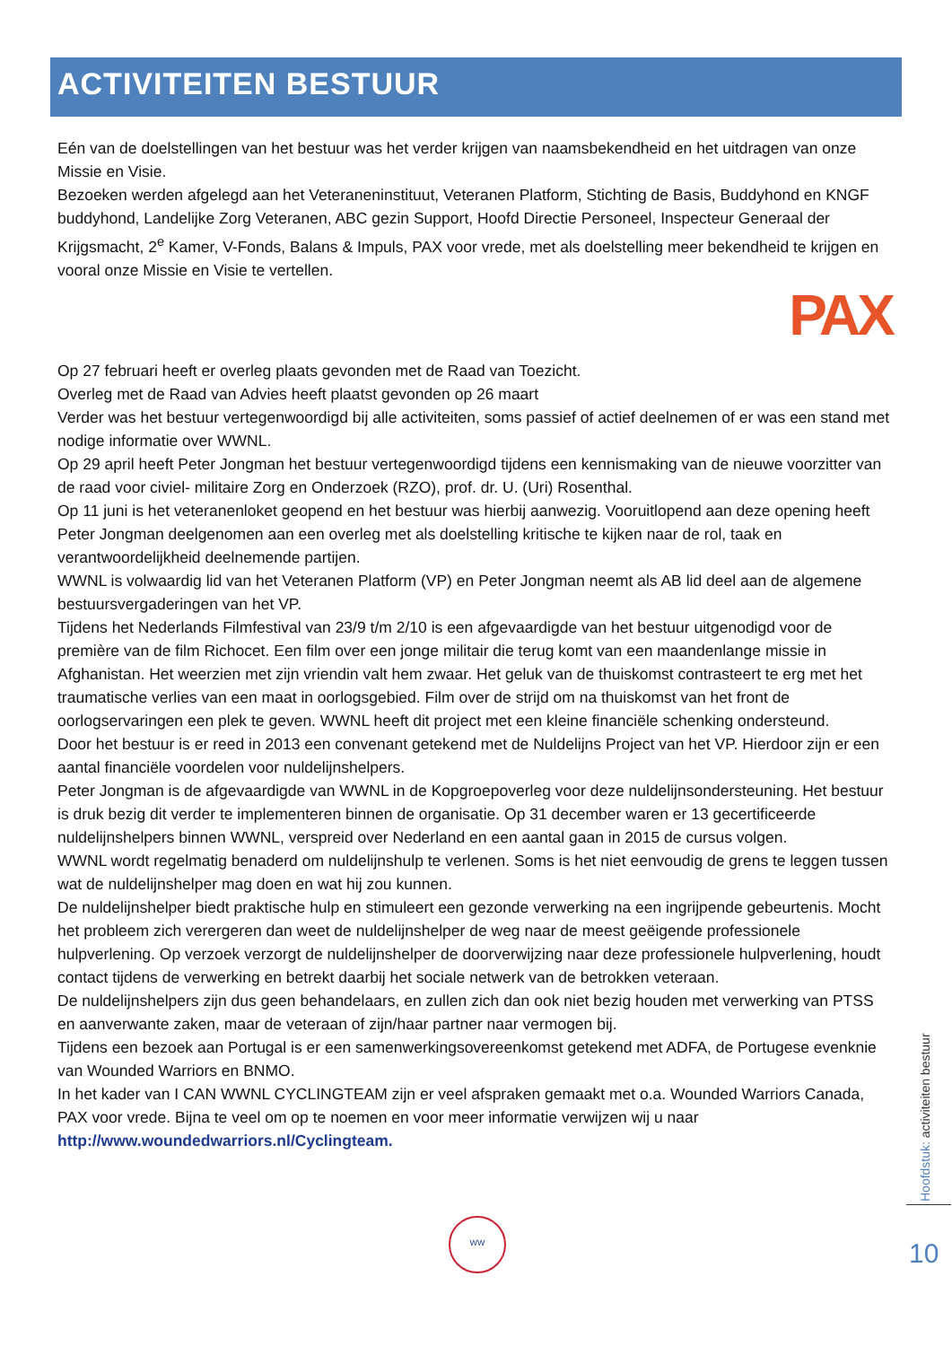ACTIVITEITEN BESTUUR
Eén van de doelstellingen van het bestuur was het verder krijgen van naamsbekendheid en het uitdragen van onze Missie en Visie.
Bezoeken werden afgelegd aan het Veteraneninstituut, Veteranen Platform, Stichting de Basis, Buddyhond en KNGF buddyhond, Landelijke Zorg Veteranen, ABC gezin Support, Hoofd Directie Personeel, Inspecteur Generaal der Krijgsmacht, 2<sup>e</sup> Kamer, V-Fonds, Balans & Impuls, PAX voor vrede, met als doelstelling meer bekendheid te krijgen en vooral onze Missie en Visie te vertellen.
PAX
Op 27 februari heeft er overleg plaats gevonden met de Raad van Toezicht.
Overleg met de Raad van Advies heeft plaatst gevonden op 26 maart
Verder was het bestuur vertegenwoordigd bij alle activiteiten, soms passief of actief deelnemen of er was een stand met nodige informatie over WWNL.
Op 29 april heeft Peter Jongman het bestuur vertegenwoordigd tijdens een kennismaking van de nieuwe voorzitter van de raad voor civiel- militaire Zorg en Onderzoek (RZO), prof. dr. U. (Uri) Rosenthal.
Op 11 juni is het veteranenloket geopend en het bestuur was hierbij aanwezig. Vooruitlopend aan deze opening heeft Peter Jongman deelgenomen aan een overleg met als doelstelling kritische te kijken naar de rol, taak en verantwoordelijkheid deelnemende partijen.
WWNL is volwaardig lid van het Veteranen Platform (VP) en Peter Jongman neemt als AB lid deel aan de algemene bestuursvergaderingen van het VP.
Tijdens het Nederlands Filmfestival van 23/9 t/m 2/10 is een afgevaardigde van het bestuur uitgenodigd voor de première van de film Richocet. Een film over een jonge militair die terug komt van een maandenlange missie in Afghanistan. Het weerzien met zijn vriendin valt hem zwaar. Het geluk van de thuiskomst contrasteert te erg met het traumatische verlies van een maat in oorlogsgebied. Film over de strijd om na thuiskomst van het front de oorlogservaringen een plek te geven. WWNL heeft dit project met een kleine financiële schenking ondersteund.
Door het bestuur is er reed in 2013 een convenant getekend met de Nuldelijns Project van het VP. Hierdoor zijn er een aantal financiële voordelen voor nuldelijnshelpers.
Peter Jongman is de afgevaardigde van WWNL in de Kopgroepoverleg voor deze nuldelijnsondersteuning. Het bestuur is druk bezig dit verder te implementeren binnen de organisatie. Op 31 december waren er 13 gecertificeerde nuldelijnshelpers binnen WWNL, verspreid over Nederland en een aantal gaan in 2015 de cursus volgen.
WWNL wordt regelmatig benaderd om nuldelijnshulp te verlenen. Soms is het niet eenvoudig de grens te leggen tussen wat de nuldelijnshelper mag doen en wat hij zou kunnen.
De nuldelijnshelper biedt praktische hulp en stimuleert een gezonde verwerking na een ingrijpende gebeurtenis. Mocht het probleem zich verergeren dan weet de nuldelijnshelper de weg naar de meest geëigende professionele hulpverlening. Op verzoek verzorgt de nuldelijnshelper de doorverwijzing naar deze professionele hulpverlening, houdt contact tijdens de verwerking en betrekt daarbij het sociale netwerk van de betrokken veteraan.
De nuldelijnshelpers zijn dus geen behandelaars, en zullen zich dan ook niet bezig houden met verwerking van PTSS en aanverwante zaken, maar de veteraan of zijn/haar partner naar vermogen bij.
Tijdens een bezoek aan Portugal is er een samenwerkingsovereenkomst getekend met ADFA, de Portugese evenknie van Wounded Warriors en BNMO.
In het kader van I CAN WWNL CYCLINGTEAM zijn er veel afspraken gemaakt met o.a. Wounded Warriors Canada, PAX voor vrede. Bijna te veel om op te noemen en voor meer informatie verwijzen wij u naar http://www.woundedwarriors.nl/Cyclingteam.
WW
Hoofdstuk: activiteiten bestuur
10